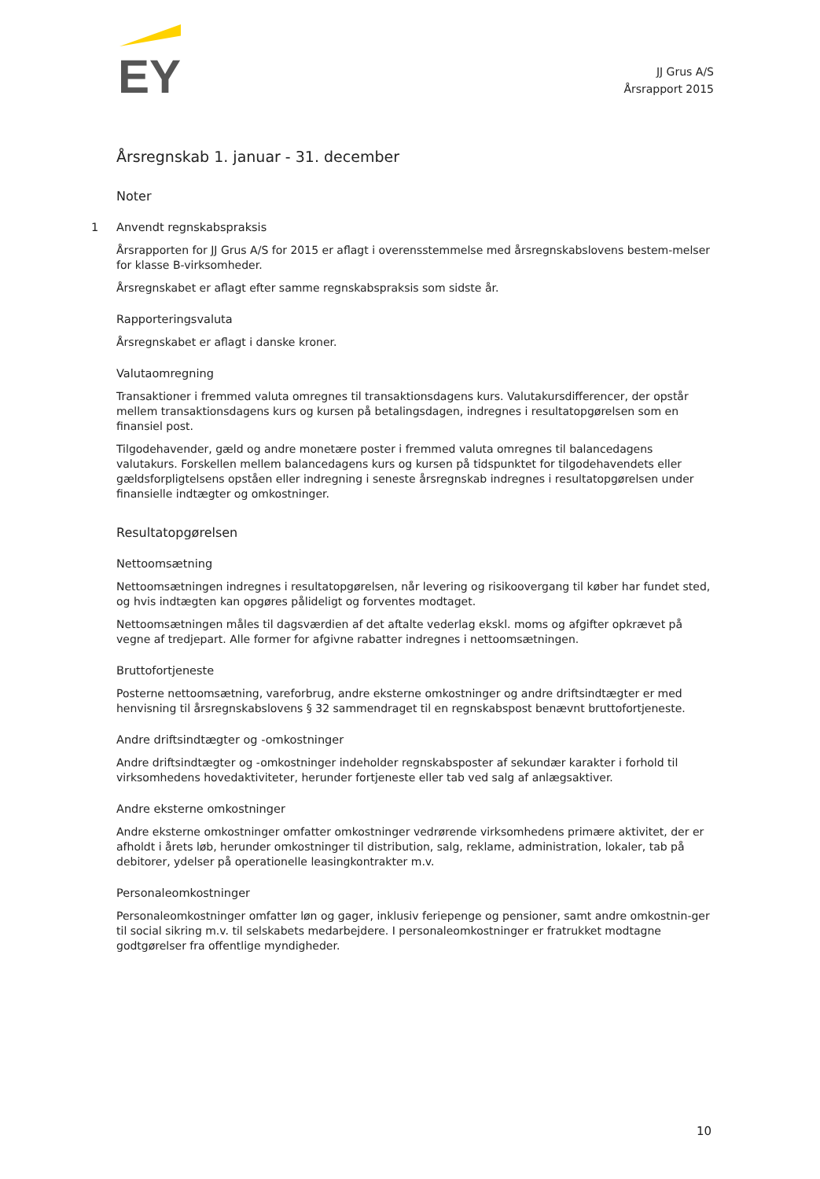EY
JJ Grus A/S
Årsrapport 2015
Årsregnskab 1. januar - 31. december
Noter
1 Anvendt regnskabspraksis
Årsrapporten for JJ Grus A/S for 2015 er aflagt i overensstemmelse med årsregnskabslovens bestem-melser for klasse B-virksomheder.
Årsregnskabet er aflagt efter samme regnskabspraksis som sidste år.
Rapporteringsvaluta
Årsregnskabet er aflagt i danske kroner.
Valutaomregning
Transaktioner i fremmed valuta omregnes til transaktionsdagens kurs. Valutakursdifferencer, der opstår mellem transaktionsdagens kurs og kursen på betalingsdagen, indregnes i resultatopgørelsen som en finansiel post.
Tilgodehavender, gæld og andre monetære poster i fremmed valuta omregnes til balancedagens valutakurs. Forskellen mellem balancedagens kurs og kursen på tidspunktet for tilgodehavendets eller gældsforpligtelsens opståen eller indregning i seneste årsregnskab indregnes i resultatopgørelsen under finansielle indtægter og omkostninger.
Resultatopgørelsen
Nettoomsætning
Nettoomsætningen indregnes i resultatopgørelsen, når levering og risikoovergang til køber har fundet sted, og hvis indtægten kan opgøres pålideligt og forventes modtaget.
Nettoomsætningen måles til dagsværdien af det aftalte vederlag ekskl. moms og afgifter opkrævet på vegne af tredjepart. Alle former for afgivne rabatter indregnes i nettoomsætningen.
Bruttofortjeneste
Posterne nettoomsætning, vareforbrug, andre eksterne omkostninger og andre driftsindtægter er med henvisning til årsregnskabslovens § 32 sammendraget til en regnskabspost benævnt bruttofortjeneste.
Andre driftsindtægter og -omkostninger
Andre driftsindtægter og -omkostninger indeholder regnskabsposter af sekundær karakter i forhold til virksomhedens hovedaktiviteter, herunder fortjeneste eller tab ved salg af anlægsaktiver.
Andre eksterne omkostninger
Andre eksterne omkostninger omfatter omkostninger vedrørende virksomhedens primære aktivitet, der er afholdt i årets løb, herunder omkostninger til distribution, salg, reklame, administration, lokaler, tab på debitorer, ydelser på operationelle leasingkontrakter m.v.
Personaleomkostninger
Personaleomkostninger omfatter løn og gager, inklusiv feriepenge og pensioner, samt andre omkostnin-ger til social sikring m.v. til selskabets medarbejdere. I personaleomkostninger er fratrukket modtagne godtgørelser fra offentlige myndigheder.
10